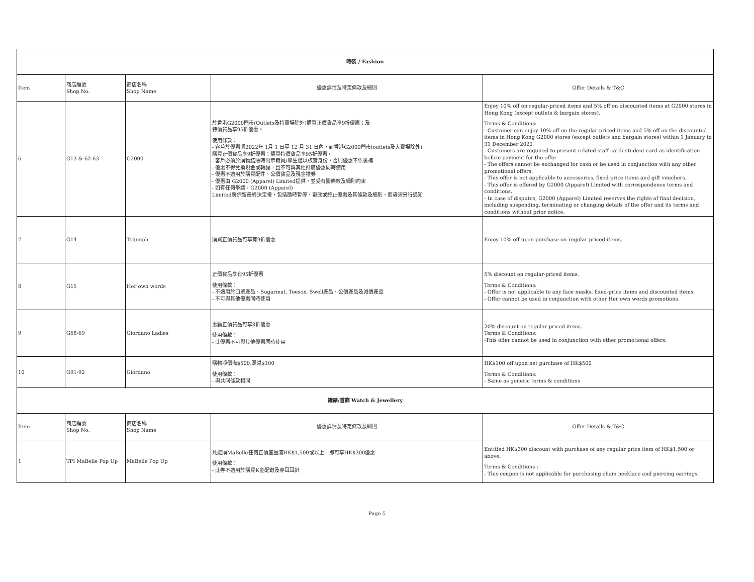| 時裝 / Fashion | | | | |
| --- | --- | --- | --- | --- |
| Item | 商店編號 Shop No. | 商店名稱 Shop Name | 優惠詳情及特定條款及細則 | Offer Details & T&C |
| 6 | G13 & 62-63 | G2000 | 於香港G2000門市(Outlets及特賣場除外)購買正價貨品享9折優惠；及 特價貨品享95折優惠。 使用條款： - 客戶於優惠期2022年 1月 1 日至 12 月 31 日內，到香港G2000門市(outlets及大賣場除外) 購買正價貨品享9折優惠；購買特價貨品享95折優惠， - 客戶必須於購物結賬時出示職員/學生證以核實身份，否則優惠不作後補 - 優惠不得兌換現金或轉讓，且不可與其他推廣優惠同時使用 - 優惠不適用於購買配件、公價貨品及現金禮券 - 優惠由 G2000 (Apparel) Limited提供，並受有關條款及細則約束 - 如有任何爭議，G2000 (Apparel) Limited將保留最終決定權，包括隨時暫停、更改或終止優惠及其條款及細則，而毋須另行通知 | Enjoy 10% off on regular-priced items and 5% off on discounted items at G2000 stores in Hong Kong (except outlets & bargain stores). Terms & Conditions: - Customer can enjoy 10% off on the regular-priced items and 5% off on the discounted items in Hong Kong G2000 stores (except outlets and bargain stores) within 1 January to 31 December 2022 - Customers are required to present related staff card/ student card as identification before payment for the offer - The offers cannot be exchanged for cash or be used in conjunction with any other promotional offers. - This offer is not applicable to accessories, fixed-price items and gift vouchers. - This offer is offered by G2000 (Apparel) Limited with correspondence terms and conditions. - In case of disputes, G2000 (Apparel) Limited reserves the rights of final decision, including suspending, terminating or changing details of the offer and its terms and conditions without prior notice. |
| 7 | G14 | Triumph | 購買正價貨品可享有9折優惠 | Enjoy 10% off upon purchase on regular-priced items. |
| 8 | G15 | Her own words | 正價貨品享有95折優惠 使用條款： - 不適用於口罩產品、Sugarmat, Toesox, Swell產品、公價產品及減價產品 - 不可與其他優惠同時使用 | 5% discount on regular-priced items. Terms & Conditions: - Offer is not applicable to any face masks, fixed-price items and discounted items. - Offer cannot be used in conjunction with other Her own words promotions. |
| 9 | G68-69 | Giordano Ladies | 惠顧正價貨品可享8折優惠 使用條款： - 此優惠不可與其他優惠同時使用 | 20% discount on regular-priced items. Terms & Conditions: -This offer cannot be used in conjunction with other promotional offers. |
| 10 | G91-92 | Giordano | 購物淨價滿$500,即減$100 使用條款： - 與共同條款相同 | HK$100 off upon net purchase of HK$500 Terms & Conditions: - Same as generic terms & conditions |
| 鐘錶/首飾 Watch & Jewellery | | | | |
| Item | 商店編號 Shop No. | 商店名稱 Shop Name | 優惠詳情及特定條款及細則 | Offer Details & T&C |
| 1 | TPI MaBelle Pop Up | MaBelle Pop Up | 凡選購MaBelle任何正價產品滿HK$1,500或以上，即可享HK$300優惠 使用條款： - 此券不適用於購買K金配鏈及穿耳耳針 | Entitled HK$300 discount with purchase of any regular price item of HK$1,500 or above. Terms & Conditions : - This coupon is not applicable for purchasing chain necklace and piercing earrings. |
Page 5